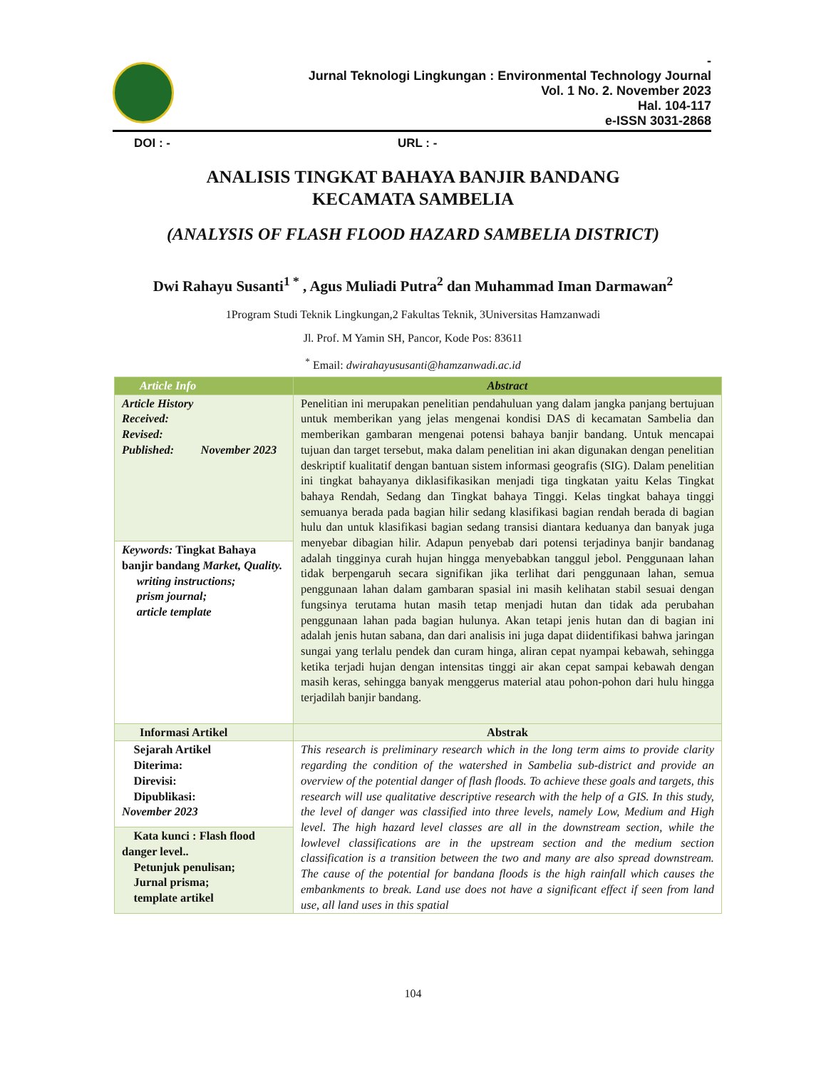-
Jurnal Teknologi Lingkungan : Environmental Technology Journal
Vol. 1 No. 2. November 2023
Hal. 104-117
e-ISSN 3031-2868
DOI : - URL : -
ANALISIS TINGKAT BAHAYA BANJIR BANDANG
KECAMATA SAMBELIA
(ANALYSIS OF FLASH FLOOD HAZARD SAMBELIA DISTRICT)
Dwi Rahayu Susanti<sup>1 *</sup> , Agus Muliadi Putra<sup>2</sup> dan Muhammad Iman Darmawan<sup>2</sup>
1Program Studi Teknik Lingkungan,2 Fakultas Teknik, 3Universitas Hamzanwadi
Jl. Prof. M Yamin SH, Pancor, Kode Pos: 83611
<sup>*</sup> Email: dwirahayususanti@hamzanwadi.ac.id
| Article Info | Abstract |
| --- | --- |
| Article History Received: Revised: Published: November 2023 | Penelitian ini merupakan penelitian pendahuluan yang dalam jangka panjang bertujuan untuk memberikan yang jelas mengenai kondisi DAS di kecamatan Sambelia dan memberikan gambaran mengenai potensi bahaya banjir bandang. Untuk mencapai tujuan dan target tersebut, maka dalam penelitian ini akan digunakan dengan penelitian deskriptif kualitatif dengan bantuan sistem informasi geografis (SIG). Dalam penelitian ini tingkat bahayanya diklasifikasikan menjadi tiga tingkatan yaitu Kelas Tingkat bahaya Rendah, Sedang dan Tingkat bahaya Tinggi. Kelas tingkat bahaya tinggi semuanya berada pada bagian hilir sedang klasifikasi bagian rendah berada di bagian hulu dan untuk klasifikasi bagian sedang transisi diantara keduanya dan banyak juga menyebar dibagian hilir. Adapun penyebab dari potensi terjadinya banjir bandanag adalah tingginya curah hujan hingga menyebabkan tanggul jebol. Penggunaan lahan tidak berpengaruh secara signifikan jika terlihat dari penggunaan lahan, semua penggunaan lahan dalam gambaran spasial ini masih kelihatan stabil sesuai dengan fungsinya terutama hutan masih tetap menjadi hutan dan tidak ada perubahan penggunaan lahan pada bagian hulunya. Akan tetapi jenis hutan dan di bagian ini adalah jenis hutan sabana, dan dari analisis ini juga dapat diidentifikasi bahwa jaringan sungai yang terlalu pendek dan curam hinga, aliran cepat nyampai kebawah, sehingga ketika terjadi hujan dengan intensitas tinggi air akan cepat sampai kebawah dengan masih keras, sehingga banyak menggerus material atau pohon-pohon dari hulu hingga terjadilah banjir bandang. |
| Keywords: Tingkat Bahaya banjir bandang Market, Quality. writing instructions; prism journal; article template | |
| Informasi Artikel | Abstrak |
| Sejarah Artikel Diterima: Direvisi: Dipublikasi: November 2023 | This research is preliminary research which in the long term aims to provide clarity regarding the condition of the watershed in Sambelia sub-district and provide an overview of the potential danger of flash floods. To achieve these goals and targets, this research will use qualitative descriptive research with the help of a GIS. In this study, the level of danger was classified into three levels, namely Low, Medium and High level. The high hazard level classes are all in the downstream section, while the lowlevel classifications are in the upstream section and the medium section classification is a transition between the two and many are also spread downstream. The cause of the potential for bandana floods is the high rainfall which causes the embankments to break. Land use does not have a significant effect if seen from land use, all land uses in this spatial |
| Kata kunci : Flash flood danger level.. Petunjuk penulisan; Jurnal prisma; template artikel | |
104